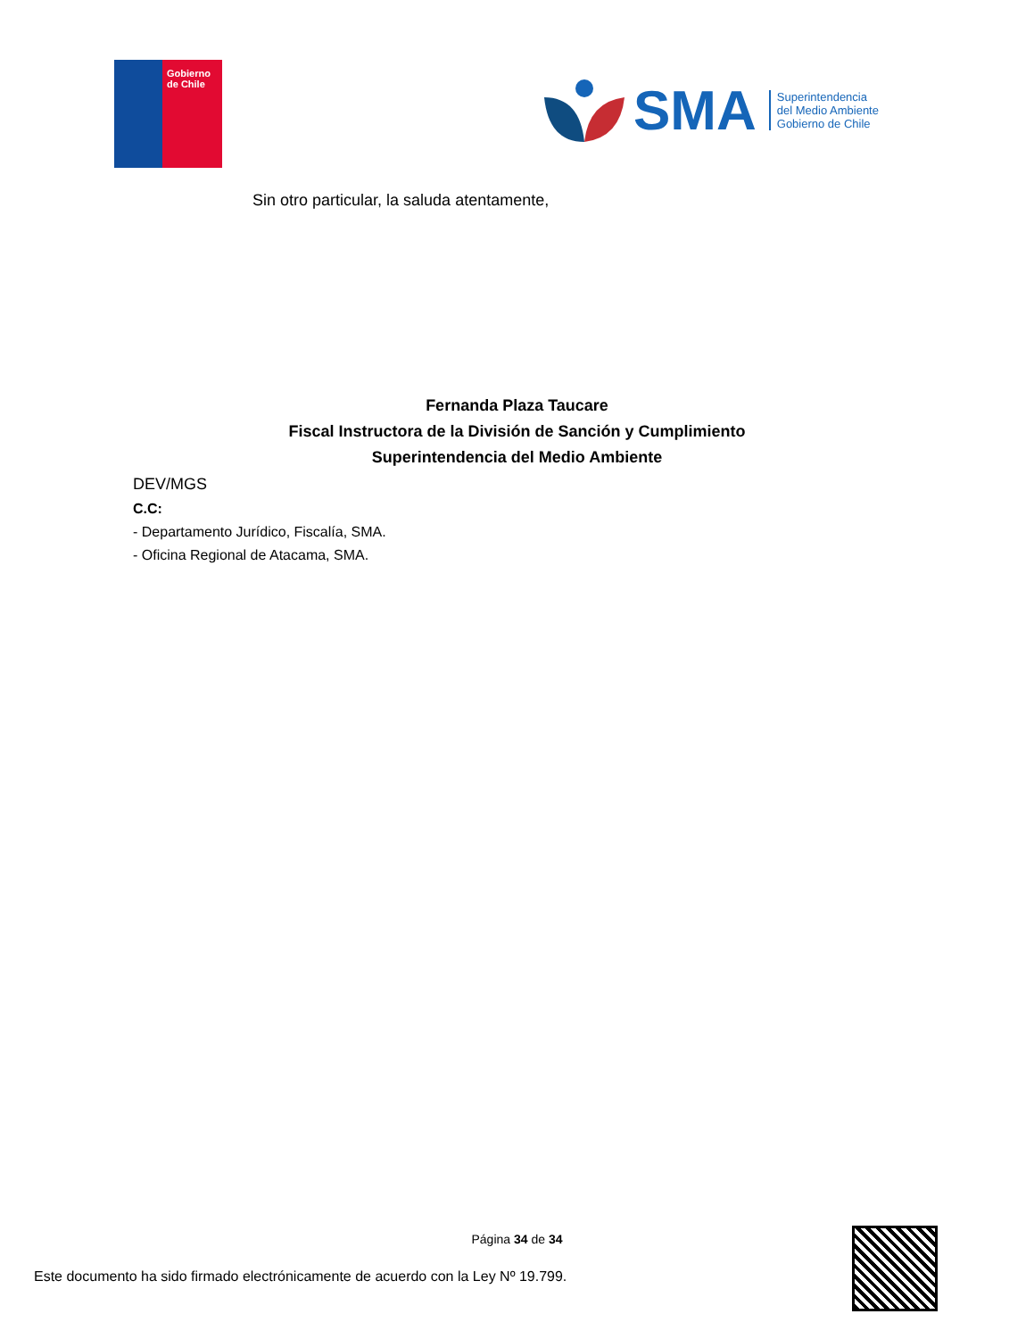Gobierno
de Chile
SMA
Superintendencia
del Medio Ambiente
Gobierno de Chile
Sin otro particular, la saluda atentamente,
Fernanda Plaza Taucare
Fiscal Instructora de la División de Sanción y Cumplimiento
Superintendencia del Medio Ambiente
DEV/MGS
C.C:
- Departamento Jurídico, Fiscalía, SMA.
- Oficina Regional de Atacama, SMA.
Página 34 de 34
Este documento ha sido firmado electrónicamente de acuerdo con la Ley Nº 19.799.